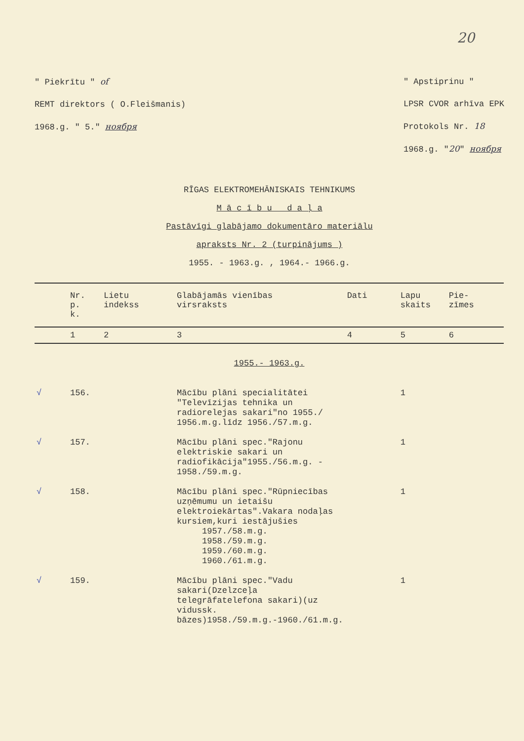20
" Piekrītu " of
REMT direktors ( O.Fleišmanis)
1968.g. " 5." ноября
" Apstiprinu "
LPSR CVOR arhīva EPK
Protokols Nr. 18
1968.g. "20" ноября
RĪGAS ELEKTROMEHĀNISKAIS TEHNIKUMS
M ā c ī b u d a ļ a
Pastāvīgi glabājamo dokumentāro materiālu
apraksts Nr. 2 (turpinājums )
1955. - 1963.g. , 1964.- 1966.g.
| | Nr. p. k. | Lietu indekss | Glabājamās vienības virsraksts | Dati | Lapu skaits | Pie- zīmes |
| --- | --- | --- | --- | --- | --- | --- |
| | 1 | 2 | 3 | 4 | 5 | 6 |
| 1955.- 1963.g. | | | | | | |
| √ | 156. | | Mācību plāni specialitātei "Televīzijas tehnika un radiorelejas sakari"no 1955./ 1956.m.g.līdz 1956./57.m.g. | | 1 | |
| √ | 157. | | Mācību plāni spec."Rajonu elektriskie sakari un radiofikācija"1955./56.m.g. - 1958./59.m.g. | | 1 | |
| √ | 158. | | Mācību plāni spec."Rūpniecības uzņēmumu un ietaišu elektroiekārtas".Vakara nodaļas kursiem,kuri iestājušies 1957./58.m.g. 1958./59.m.g. 1959./60.m.g. 1960./61.m.g. | | 1 | |
| √ | 159. | | Mācību plāni spec."Vadu sakari(Dzelzceļa telegrāfatelefona sakari)(uz vidussk. bāzes)1958./59.m.g.-1960./61.m.g. | | 1 | |